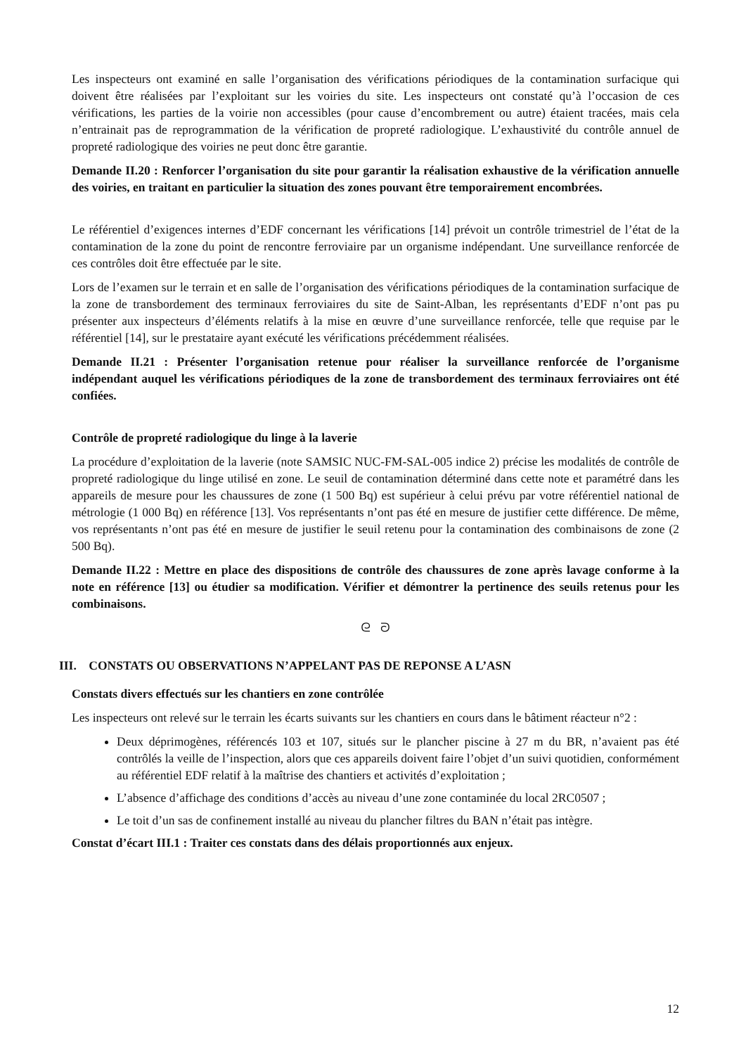Les inspecteurs ont examiné en salle l’organisation des vérifications périodiques de la contamination surfacique qui doivent être réalisées par l’exploitant sur les voiries du site. Les inspecteurs ont constaté qu’à l’occasion de ces vérifications, les parties de la voirie non accessibles (pour cause d’encombrement ou autre) étaient tracées, mais cela n’entrainait pas de reprogrammation de la vérification de propreté radiologique. L’exhaustivité du contrôle annuel de propreté radiologique des voiries ne peut donc être garantie.
Demande II.20 : Renforcer l’organisation du site pour garantir la réalisation exhaustive de la vérification annuelle des voiries, en traitant en particulier la situation des zones pouvant être temporairement encombrées.
Le référentiel d’exigences internes d’EDF concernant les vérifications [14] prévoit un contrôle trimestriel de l’état de la contamination de la zone du point de rencontre ferroviaire par un organisme indépendant. Une surveillance renforcée de ces contrôles doit être effectuée par le site.
Lors de l’examen sur le terrain et en salle de l’organisation des vérifications périodiques de la contamination surfacique de la zone de transbordement des terminaux ferroviaires du site de Saint-Alban, les représentants d’EDF n’ont pas pu présenter aux inspecteurs d’éléments relatifs à la mise en œuvre d’une surveillance renforcée, telle que requise par le référentiel [14], sur le prestataire ayant exécuté les vérifications précédemment réalisées.
Demande II.21 : Présenter l’organisation retenue pour réaliser la surveillance renforcée de l’organisme indépendant auquel les vérifications périodiques de la zone de transbordement des terminaux ferroviaires ont été confiées.
Contrôle de propreté radiologique du linge à la laverie
La procédure d’exploitation de la laverie (note SAMSIC NUC-FM-SAL-005 indice 2) précise les modalités de contrôle de propreté radiologique du linge utilisé en zone. Le seuil de contamination déterminé dans cette note et paramétré dans les appareils de mesure pour les chaussures de zone (1 500 Bq) est supérieur à celui prévu par votre référentiel national de métrologie (1 000 Bq) en référence [13]. Vos représentants n’ont pas été en mesure de justifier cette différence. De même, vos représentants n’ont pas été en mesure de justifier le seuil retenu pour la contamination des combinaisons de zone (2 500 Bq).
Demande II.22 : Mettre en place des dispositions de contrôle des chaussures de zone après lavage conforme à la note en référence [13] ou étudier sa modification. Vérifier et démontrer la pertinence des seuils retenus pour les combinaisons.
ᘓ ᘐ
III. CONSTATS OU OBSERVATIONS N’APPELANT PAS DE REPONSE A L’ASN
Constats divers effectués sur les chantiers en zone contrôlée
Les inspecteurs ont relevé sur le terrain les écarts suivants sur les chantiers en cours dans le bâtiment réacteur n°2 :
Deux déprimogènes, référencés 103 et 107, situés sur le plancher piscine à 27 m du BR, n’avaient pas été contrôlés la veille de l’inspection, alors que ces appareils doivent faire l’objet d’un suivi quotidien, conformément au référentiel EDF relatif à la maîtrise des chantiers et activités d’exploitation ;
L’absence d’affichage des conditions d’accès au niveau d’une zone contaminée du local 2RC0507 ;
Le toit d’un sas de confinement installé au niveau du plancher filtres du BAN n’était pas intègre.
Constat d’écart III.1 : Traiter ces constats dans des délais proportionnés aux enjeux.
12